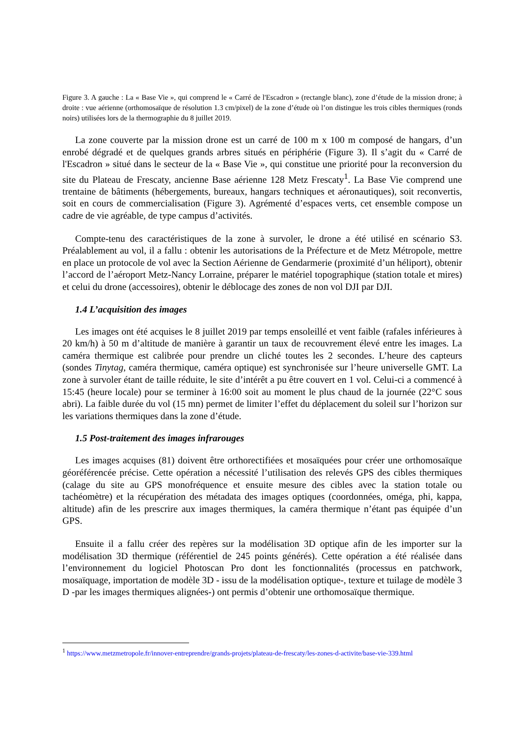Figure 3. A gauche : La « Base Vie », qui comprend le « Carré de l'Escadron » (rectangle blanc), zone d’étude de la mission drone; à droite : vue aérienne (orthomosaïque de résolution 1.3 cm/pixel) de la zone d’étude où l’on distingue les trois cibles thermiques (ronds noirs) utilisées lors de la thermographie du 8 juillet 2019.
La zone couverte par la mission drone est un carré de 100 m x 100 m composé de hangars, d’un enrobé dégradé et de quelques grands arbres situés en périphérie (Figure 3). Il s’agit du « Carré de l'Escadron » situé dans le secteur de la « Base Vie », qui constitue une priorité pour la reconversion du site du Plateau de Frescaty, ancienne Base aérienne 128 Metz Frescaty<sup>1</sup>. La Base Vie comprend une trentaine de bâtiments (hébergements, bureaux, hangars techniques et aéronautiques), soit reconvertis, soit en cours de commercialisation (Figure 3). Agrémenté d’espaces verts, cet ensemble compose un cadre de vie agréable, de type campus d’activités.
Compte-tenu des caractéristiques de la zone à survoler, le drone a été utilisé en scénario S3. Préalablement au vol, il a fallu : obtenir les autorisations de la Préfecture et de Metz Métropole, mettre en place un protocole de vol avec la Section Aérienne de Gendarmerie (proximité d’un héliport), obtenir l’accord de l’aéroport Metz-Nancy Lorraine, préparer le matériel topographique (station totale et mires) et celui du drone (accessoires), obtenir le déblocage des zones de non vol DJI par DJI.
1.4 L’acquisition des images
Les images ont été acquises le 8 juillet 2019 par temps ensoleillé et vent faible (rafales inférieures à 20 km/h) à 50 m d’altitude de manière à garantir un taux de recouvrement élevé entre les images. La caméra thermique est calibrée pour prendre un cliché toutes les 2 secondes. L’heure des capteurs (sondes Tinytag, caméra thermique, caméra optique) est synchronisée sur l’heure universelle GMT. La zone à survoler étant de taille réduite, le site d’intérêt a pu être couvert en 1 vol. Celui-ci a commencé à 15:45 (heure locale) pour se terminer à 16:00 soit au moment le plus chaud de la journée (22°C sous abri). La faible durée du vol (15 mn) permet de limiter l’effet du déplacement du soleil sur l’horizon sur les variations thermiques dans la zone d’étude.
1.5 Post-traitement des images infrarouges
Les images acquises (81) doivent être orthorectifiées et mosaïquées pour créer une orthomosaïque géoréférencée précise. Cette opération a nécessité l’utilisation des relevés GPS des cibles thermiques (calage du site au GPS monofréquence et ensuite mesure des cibles avec la station totale ou tachéomètre) et la récupération des métadata des images optiques (coordonnées, oméga, phi, kappa, altitude) afin de les prescrire aux images thermiques, la caméra thermique n’étant pas équipée d’un GPS.
Ensuite il a fallu créer des repères sur la modélisation 3D optique afin de les importer sur la modélisation 3D thermique (référentiel de 245 points générés). Cette opération a été réalisée dans l’environnement du logiciel Photoscan Pro dont les fonctionnalités (processus en patchwork, mosaïquage, importation de modèle 3D - issu de la modélisation optique-, texture et tuilage de modèle 3 D -par les images thermiques alignées-) ont permis d’obtenir une orthomosaïque thermique.
<sup>1</sup> https://www.metzmetropole.fr/innover-entreprendre/grands-projets/plateau-de-frescaty/les-zones-d-activite/base-vie-339.html